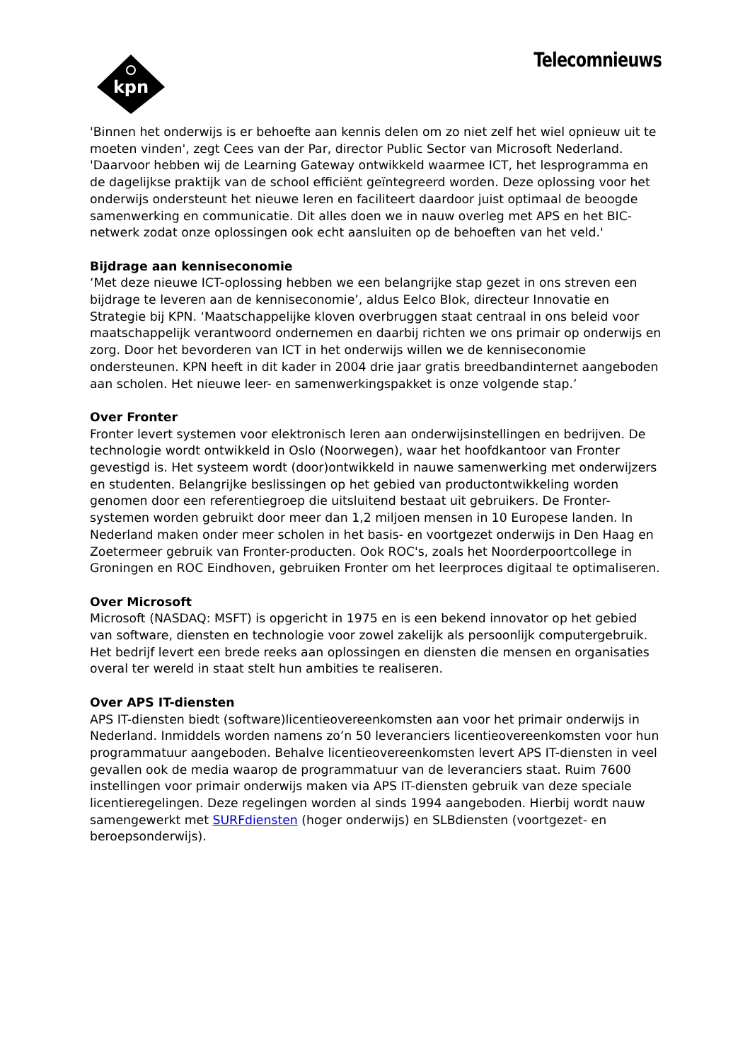kpn
Telecomnieuws
'Binnen het onderwijs is er behoefte aan kennis delen om zo niet zelf het wiel opnieuw uit te moeten vinden', zegt Cees van der Par, director Public Sector van Microsoft Nederland. 'Daarvoor hebben wij de Learning Gateway ontwikkeld waarmee ICT, het lesprogramma en de dagelijkse praktijk van de school efficiënt geïntegreerd worden. Deze oplossing voor het onderwijs ondersteunt het nieuwe leren en faciliteert daardoor juist optimaal de beoogde samenwerking en communicatie. Dit alles doen we in nauw overleg met APS en het BIC-netwerk zodat onze oplossingen ook echt aansluiten op de behoeften van het veld.'
Bijdrage aan kenniseconomie
‘Met deze nieuwe ICT-oplossing hebben we een belangrijke stap gezet in ons streven een bijdrage te leveren aan de kenniseconomie’, aldus Eelco Blok, directeur Innovatie en Strategie bij KPN. ‘Maatschappelijke kloven overbruggen staat centraal in ons beleid voor maatschappelijk verantwoord ondernemen en daarbij richten we ons primair op onderwijs en zorg. Door het bevorderen van ICT in het onderwijs willen we de kenniseconomie ondersteunen. KPN heeft in dit kader in 2004 drie jaar gratis breedbandinternet aangeboden aan scholen. Het nieuwe leer- en samenwerkingspakket is onze volgende stap.’
Over Fronter
Fronter levert systemen voor elektronisch leren aan onderwijsinstellingen en bedrijven. De technologie wordt ontwikkeld in Oslo (Noorwegen), waar het hoofdkantoor van Fronter gevestigd is. Het systeem wordt (door)ontwikkeld in nauwe samenwerking met onderwijzers en studenten. Belangrijke beslissingen op het gebied van productontwikkeling worden genomen door een referentiegroep die uitsluitend bestaat uit gebruikers. De Fronter-systemen worden gebruikt door meer dan 1,2 miljoen mensen in 10 Europese landen. In Nederland maken onder meer scholen in het basis- en voortgezet onderwijs in Den Haag en Zoetermeer gebruik van Fronter-producten. Ook ROC's, zoals het Noorderpoortcollege in Groningen en ROC Eindhoven, gebruiken Fronter om het leerproces digitaal te optimaliseren.
Over Microsoft
Microsoft (NASDAQ: MSFT) is opgericht in 1975 en is een bekend innovator op het gebied van software, diensten en technologie voor zowel zakelijk als persoonlijk computergebruik. Het bedrijf levert een brede reeks aan oplossingen en diensten die mensen en organisaties overal ter wereld in staat stelt hun ambities te realiseren.
Over APS IT-diensten
APS IT-diensten biedt (software)licentieovereenkomsten aan voor het primair onderwijs in Nederland. Inmiddels worden namens zo’n 50 leveranciers licentieovereenkomsten voor hun programmatuur aangeboden. Behalve licentieovereenkomsten levert APS IT-diensten in veel gevallen ook de media waarop de programmatuur van de leveranciers staat. Ruim 7600 instellingen voor primair onderwijs maken via APS IT-diensten gebruik van deze speciale licentieregelingen. Deze regelingen worden al sinds 1994 aangeboden. Hierbij wordt nauw samengewerkt met SURFdiensten (hoger onderwijs) en SLBdiensten (voortgezet- en beroepsonderwijs).